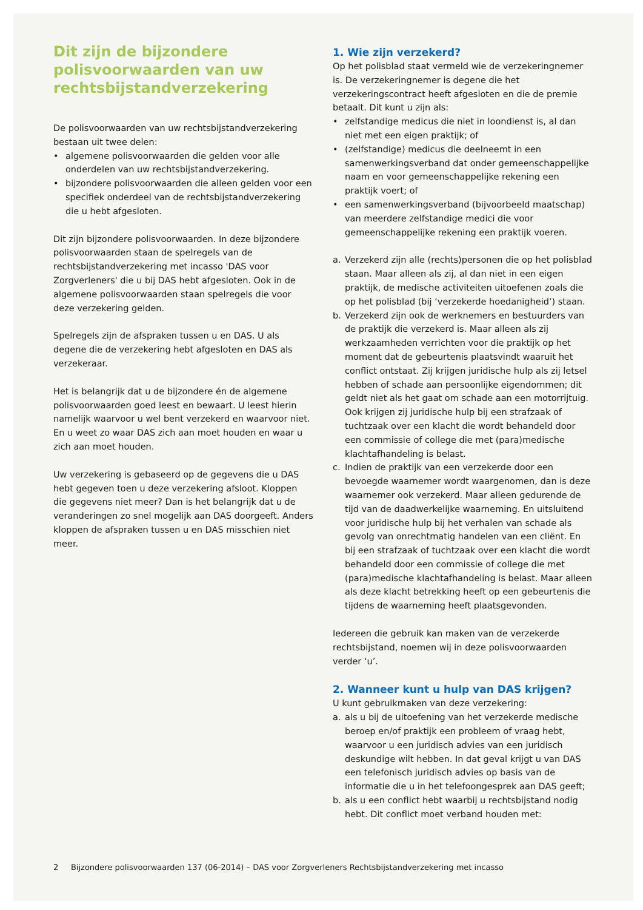Dit zijn de bijzondere polisvoorwaarden van uw rechtsbijstandverzekering
De polisvoorwaarden van uw rechtsbijstandverzekering bestaan uit twee delen:
• algemene polisvoorwaarden die gelden voor alle onderdelen van uw rechtsbijstandverzekering.
• bijzondere polisvoorwaarden die alleen gelden voor een specifiek onderdeel van de rechtsbijstandverzekering die u hebt afgesloten.
Dit zijn bijzondere polisvoorwaarden. In deze bijzondere polisvoorwaarden staan de spelregels van de rechtsbijstandverzekering met incasso 'DAS voor Zorgverleners' die u bij DAS hebt afgesloten. Ook in de algemene polisvoorwaarden staan spelregels die voor deze verzekering gelden.
Spelregels zijn de afspraken tussen u en DAS. U als degene die de verzekering hebt afgesloten en DAS als verzekeraar.
Het is belangrijk dat u de bijzondere én de algemene polisvoorwaarden goed leest en bewaart. U leest hierin namelijk waarvoor u wel bent verzekerd en waarvoor niet. En u weet zo waar DAS zich aan moet houden en waar u zich aan moet houden.
Uw verzekering is gebaseerd op de gegevens die u DAS hebt gegeven toen u deze verzekering afsloot. Kloppen die gegevens niet meer? Dan is het belangrijk dat u de veranderingen zo snel mogelijk aan DAS doorgeeft. Anders kloppen de afspraken tussen u en DAS misschien niet meer.
1. Wie zijn verzekerd?
Op het polisblad staat vermeld wie de verzekeringnemer is. De verzekeringnemer is degene die het verzekeringscontract heeft afgesloten en die de premie betaalt. Dit kunt u zijn als:
• zelfstandige medicus die niet in loondienst is, al dan niet met een eigen praktijk; of
• (zelfstandige) medicus die deelneemt in een samenwerkingsverband dat onder gemeenschappelijke naam en voor gemeenschappelijke rekening een praktijk voert; of
• een samenwerkingsverband (bijvoorbeeld maatschap) van meerdere zelfstandige medici die voor gemeenschappelijke rekening een praktijk voeren.
a. Verzekerd zijn alle (rechts)personen die op het polisblad staan. Maar alleen als zij, al dan niet in een eigen praktijk, de medische activiteiten uitoefenen zoals die op het polisblad (bij ‘verzekerde hoedanigheid’) staan.
b. Verzekerd zijn ook de werknemers en bestuurders van de praktijk die verzekerd is. Maar alleen als zij werkzaamheden verrichten voor die praktijk op het moment dat de gebeurtenis plaatsvindt waaruit het conflict ontstaat. Zij krijgen juridische hulp als zij letsel hebben of schade aan persoonlijke eigendommen; dit geldt niet als het gaat om schade aan een motorrijtuig. Ook krijgen zij juridische hulp bij een strafzaak of tuchtzaak over een klacht die wordt behandeld door een commissie of college die met (para)medische klachtafhandeling is belast.
c. Indien de praktijk van een verzekerde door een bevoegde waarnemer wordt waargenomen, dan is deze waarnemer ook verzekerd. Maar alleen gedurende de tijd van de daadwerkelijke waarneming. En uitsluitend voor juridische hulp bij het verhalen van schade als gevolg van onrechtmatig handelen van een cliënt. En bij een strafzaak of tuchtzaak over een klacht die wordt behandeld door een commissie of college die met (para)medische klachtafhandeling is belast. Maar alleen als deze klacht betrekking heeft op een gebeurtenis die tijdens de waarneming heeft plaatsgevonden.
Iedereen die gebruik kan maken van de verzekerde rechtsbijstand, noemen wij in deze polisvoorwaarden verder ‘u’.
2. Wanneer kunt u hulp van DAS krijgen?
U kunt gebruikmaken van deze verzekering:
a. als u bij de uitoefening van het verzekerde medische beroep en/of praktijk een probleem of vraag hebt, waarvoor u een juridisch advies van een juridisch deskundige wilt hebben. In dat geval krijgt u van DAS een telefonisch juridisch advies op basis van de informatie die u in het telefoongesprek aan DAS geeft;
b. als u een conflict hebt waarbij u rechtsbijstand nodig hebt. Dit conflict moet verband houden met:
2 Bijzondere polisvoorwaarden 137 (06-2014) – DAS voor Zorgverleners Rechtsbijstandverzekering met incasso